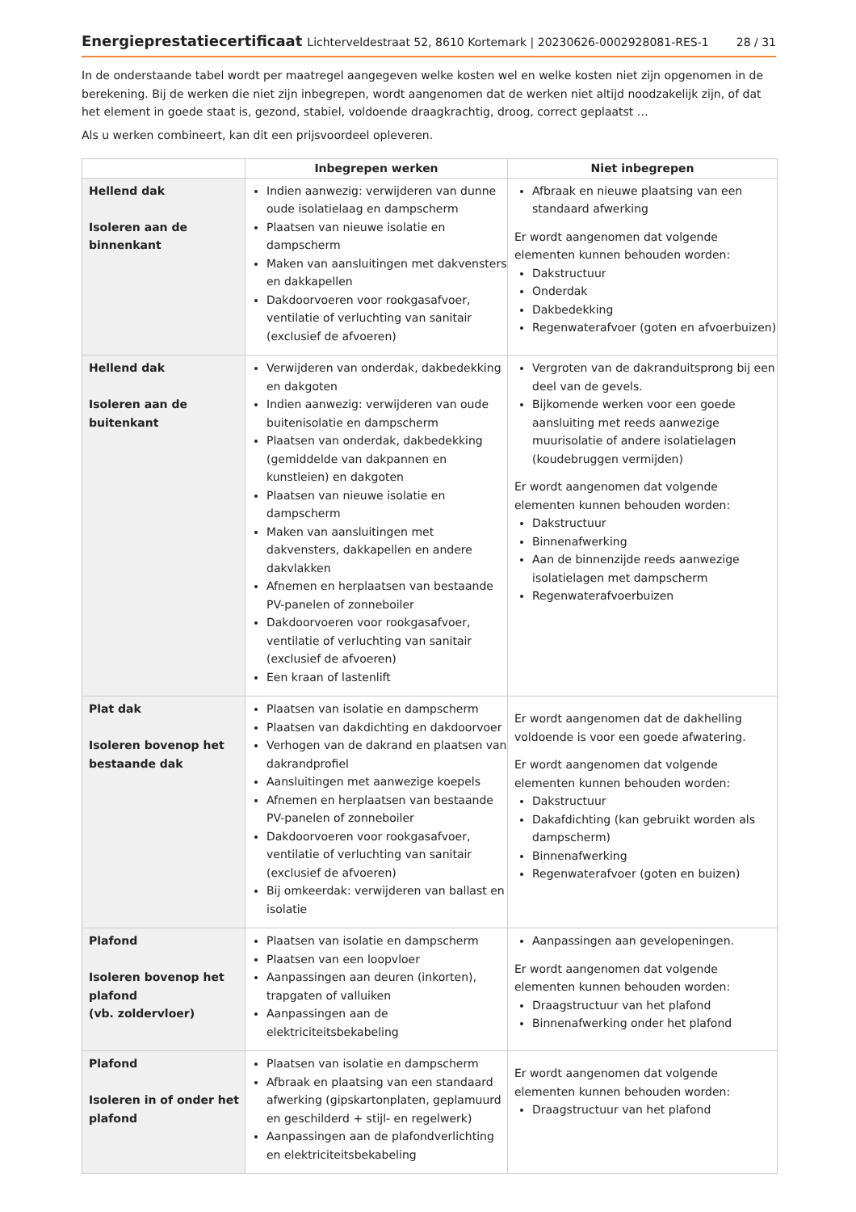Energieprestatiecertificaat Lichterveldestraat 52, 8610 Kortemark | 20230626-0002928081-RES-1
28 / 31
In de onderstaande tabel wordt per maatregel aangegeven welke kosten wel en welke kosten niet zijn opgenomen in de berekening. Bij de werken die niet zijn inbegrepen, wordt aangenomen dat de werken niet altijd noodzakelijk zijn, of dat het element in goede staat is, gezond, stabiel, voldoende draagkrachtig, droog, correct geplaatst …
Als u werken combineert, kan dit een prijsvoordeel opleveren.
| | Inbegrepen werken | Niet inbegrepen |
| --- | --- | --- |
| Hellend dak Isoleren aan de binnenkant | Indien aanwezig: verwijderen van dunne oude isolatielaag en dampscherm Plaatsen van nieuwe isolatie en dampscherm Maken van aansluitingen met dakvensters en dakkapellen Dakdoorvoeren voor rookgasafvoer, ventilatie of verluchting van sanitair (exclusief de afvoeren) | Afbraak en nieuwe plaatsing van een standaard afwerking Er wordt aangenomen dat volgende elementen kunnen behouden worden: Dakstructuur Onderdak Dakbedekking Regenwaterafvoer (goten en afvoerbuizen) |
| Hellend dak Isoleren aan de buitenkant | Verwijderen van onderdak, dakbedekking en dakgoten Indien aanwezig: verwijderen van oude buitenisolatie en dampscherm Plaatsen van onderdak, dakbedekking (gemiddelde van dakpannen en kunstleien) en dakgoten Plaatsen van nieuwe isolatie en dampscherm Maken van aansluitingen met dakvensters, dakkapellen en andere dakvlakken Afnemen en herplaatsen van bestaande PV-panelen of zonneboiler Dakdoorvoeren voor rookgasafvoer, ventilatie of verluchting van sanitair (exclusief de afvoeren) Een kraan of lastenlift | Vergroten van de dakranduitsprong bij een deel van de gevels. Bijkomende werken voor een goede aansluiting met reeds aanwezige muurisolatie of andere isolatielagen (koudebruggen vermijden) Er wordt aangenomen dat volgende elementen kunnen behouden worden: Dakstructuur Binnenafwerking Aan de binnenzijde reeds aanwezige isolatielagen met dampscherm Regenwaterafvoerbuizen |
| Plat dak Isoleren bovenop het bestaande dak | Plaatsen van isolatie en dampscherm Plaatsen van dakdichting en dakdoorvoer Verhogen van de dakrand en plaatsen van dakrandprofiel Aansluitingen met aanwezige koepels Afnemen en herplaatsen van bestaande PV-panelen of zonneboiler Dakdoorvoeren voor rookgasafvoer, ventilatie of verluchting van sanitair (exclusief de afvoeren) Bij omkeerdak: verwijderen van ballast en isolatie | Er wordt aangenomen dat de dakhelling voldoende is voor een goede afwatering. Er wordt aangenomen dat volgende elementen kunnen behouden worden: Dakstructuur Dakafdichting (kan gebruikt worden als dampscherm) Binnenafwerking Regenwaterafvoer (goten en buizen) |
| Plafond Isoleren bovenop het plafond (vb. zoldervloer) | Plaatsen van isolatie en dampscherm Plaatsen van een loopvloer Aanpassingen aan deuren (inkorten), trapgaten of valluiken Aanpassingen aan de elektriciteitsbekabeling | Aanpassingen aan gevelopeningen. Er wordt aangenomen dat volgende elementen kunnen behouden worden: Draagstructuur van het plafond Binnenafwerking onder het plafond |
| Plafond Isoleren in of onder het plafond | Plaatsen van isolatie en dampscherm Afbraak en plaatsing van een standaard afwerking (gipskartonplaten, geplamuurd en geschilderd + stijl- en regelwerk) Aanpassingen aan de plafondverlichting en elektriciteitsbekabeling | Er wordt aangenomen dat volgende elementen kunnen behouden worden: Draagstructuur van het plafond |